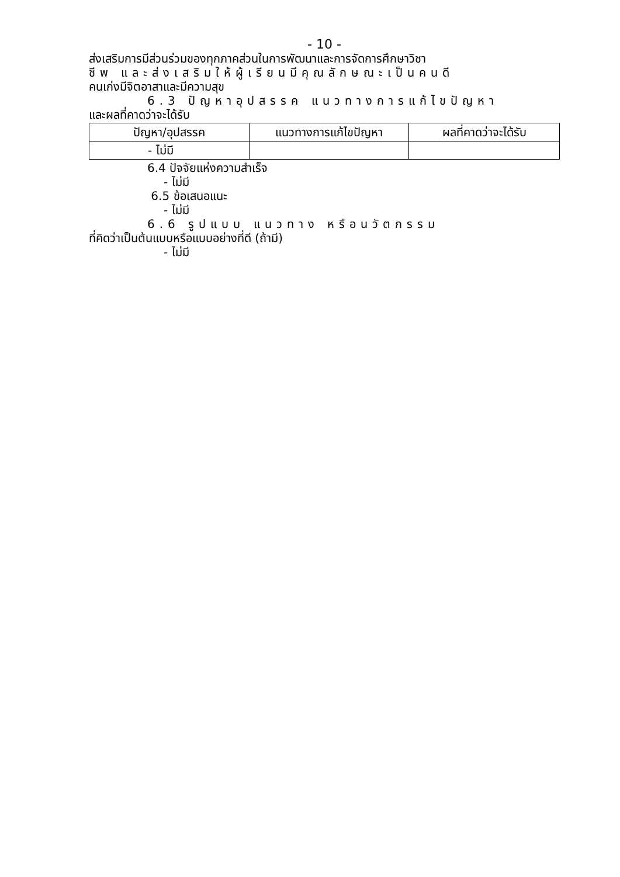- 10 -
ส่งเสริมการมีส่วนร่วมของทุกภาคส่วนในการพัฒนาและการจัดการศึกษาวิชา
ชีพ และส่งเสริมให้ผู้เรียนมีคุณลักษณะเป็นคนดี
คนเก่งมีจิตอาสาและมีความสุข
6.3 ปัญหาอุปสรรค แนวทางการแก้ไขปัญหา
และผลที่คาดว่าจะได้รับ
| ปัญหา/อุปสรรค | แนวทางการแก้ไขปัญหา | ผลที่คาดว่าจะได้รับ |
| --- | --- | --- |
| - ไม่มี | | |
6.4 ปัจจัยแห่งความสำเร็จ
- ไม่มี
6.5 ข้อเสนอแนะ
- ไม่มี
6.6 รูปแบบ แนวทาง หรือนวัตกรรม
ที่คิดว่าเป็นต้นแบบหรือแบบอย่างที่ดี (ถ้ามี)
- ไม่มี